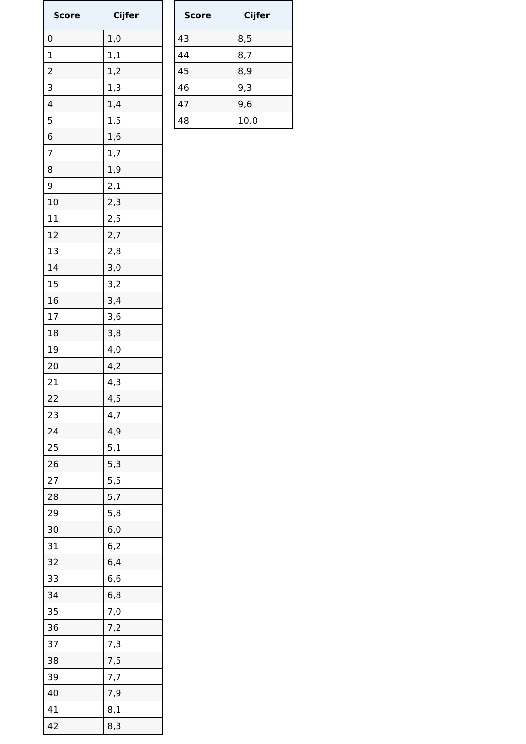| Score | Cijfer |
| --- | --- |
| 0 | 1,0 |
| 1 | 1,1 |
| 2 | 1,2 |
| 3 | 1,3 |
| 4 | 1,4 |
| 5 | 1,5 |
| 6 | 1,6 |
| 7 | 1,7 |
| 8 | 1,9 |
| 9 | 2,1 |
| 10 | 2,3 |
| 11 | 2,5 |
| 12 | 2,7 |
| 13 | 2,8 |
| 14 | 3,0 |
| 15 | 3,2 |
| 16 | 3,4 |
| 17 | 3,6 |
| 18 | 3,8 |
| 19 | 4,0 |
| 20 | 4,2 |
| 21 | 4,3 |
| 22 | 4,5 |
| 23 | 4,7 |
| 24 | 4,9 |
| 25 | 5,1 |
| 26 | 5,3 |
| 27 | 5,5 |
| 28 | 5,7 |
| 29 | 5,8 |
| 30 | 6,0 |
| 31 | 6,2 |
| 32 | 6,4 |
| 33 | 6,6 |
| 34 | 6,8 |
| 35 | 7,0 |
| 36 | 7,2 |
| 37 | 7,3 |
| 38 | 7,5 |
| 39 | 7,7 |
| 40 | 7,9 |
| 41 | 8,1 |
| 42 | 8,3 |
| Score | Cijfer |
| --- | --- |
| 43 | 8,5 |
| 44 | 8,7 |
| 45 | 8,9 |
| 46 | 9,3 |
| 47 | 9,6 |
| 48 | 10,0 |